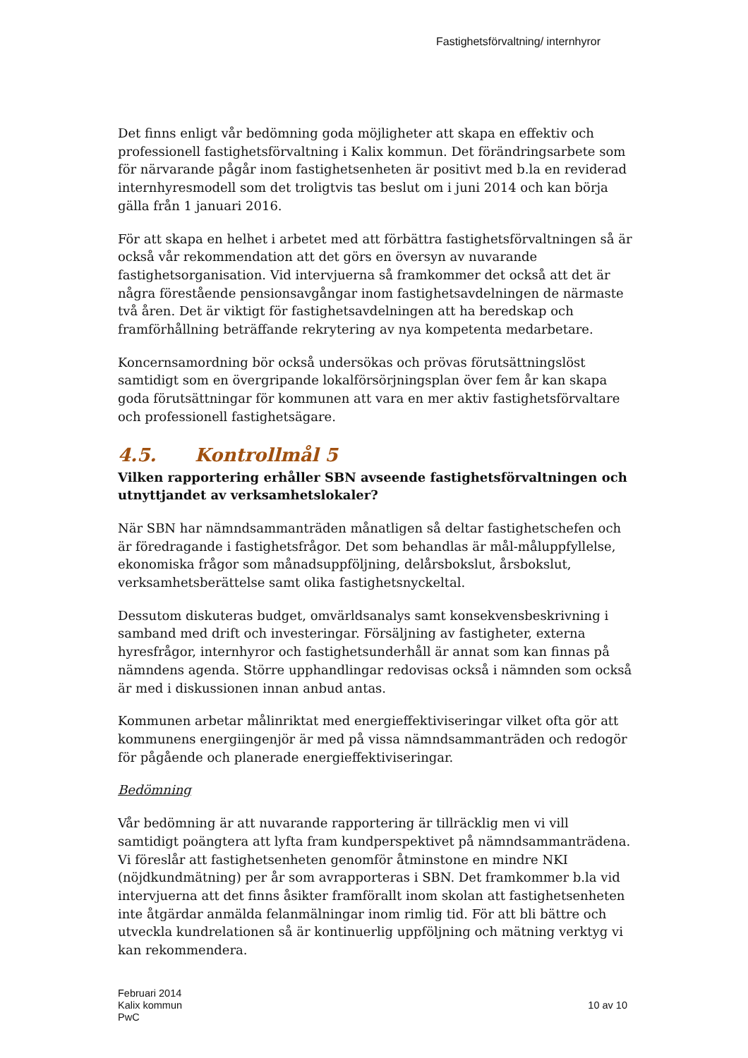Fastighetsförvaltning/ internhyror
Det finns enligt vår bedömning goda möjligheter att skapa en effektiv och professionell fastighetsförvaltning i Kalix kommun. Det förändringsarbete som för närvarande pågår inom fastighetsenheten är positivt med b.la en reviderad internhyresmodell som det troligtvis tas beslut om i juni 2014 och kan börja gälla från 1 januari 2016.
För att skapa en helhet i arbetet med att förbättra fastighetsförvaltningen så är också vår rekommendation att det görs en översyn av nuvarande fastighetsorganisation. Vid intervjuerna så framkommer det också att det är några förestående pensionsavgångar inom fastighetsavdelningen de närmaste två åren. Det är viktigt för fastighetsavdelningen att ha beredskap och framförhållning beträffande rekrytering av nya kompetenta medarbetare.
Koncernsamordning bör också undersökas och prövas förutsättningslöst samtidigt som en övergripande lokalförsörjningsplan över fem år kan skapa goda förutsättningar för kommunen att vara en mer aktiv fastighetsförvaltare och professionell fastighetsägare.
4.5. Kontrollmål 5
Vilken rapportering erhåller SBN avseende fastighetsförvaltningen och utnyttjandet av verksamhetslokaler?
När SBN har nämndsammanträden månatligen så deltar fastighetschefen och är föredragande i fastighetsfrågor. Det som behandlas är mål-måluppfyllelse, ekonomiska frågor som månadsuppföljning, delårsbokslut, årsbokslut, verksamhetsberättelse samt olika fastighetsnyckeltal.
Dessutom diskuteras budget, omvärldsanalys samt konsekvensbeskrivning i samband med drift och investeringar. Försäljning av fastigheter, externa hyresfrågor, internhyror och fastighetsunderhåll är annat som kan finnas på nämndens agenda. Större upphandlingar redovisas också i nämnden som också är med i diskussionen innan anbud antas.
Kommunen arbetar målinriktat med energieffektiviseringar vilket ofta gör att kommunens energiingenjör är med på vissa nämndsammanträden och redogör för pågående och planerade energieffektiviseringar.
Bedömning
Vår bedömning är att nuvarande rapportering är tillräcklig men vi vill samtidigt poängtera att lyfta fram kundperspektivet på nämndsammanträdena. Vi föreslår att fastighetsenheten genomför åtminstone en mindre NKI (nöjdkundmätning) per år som avrapporteras i SBN. Det framkommer b.la vid intervjuerna att det finns åsikter framförallt inom skolan att fastighetsenheten inte åtgärdar anmälda felanmälningar inom rimlig tid. För att bli bättre och utveckla kundrelationen så är kontinuerlig uppföljning och mätning verktyg vi kan rekommendera.
Februari 2014
Kalix kommun
PwC
10 av 10